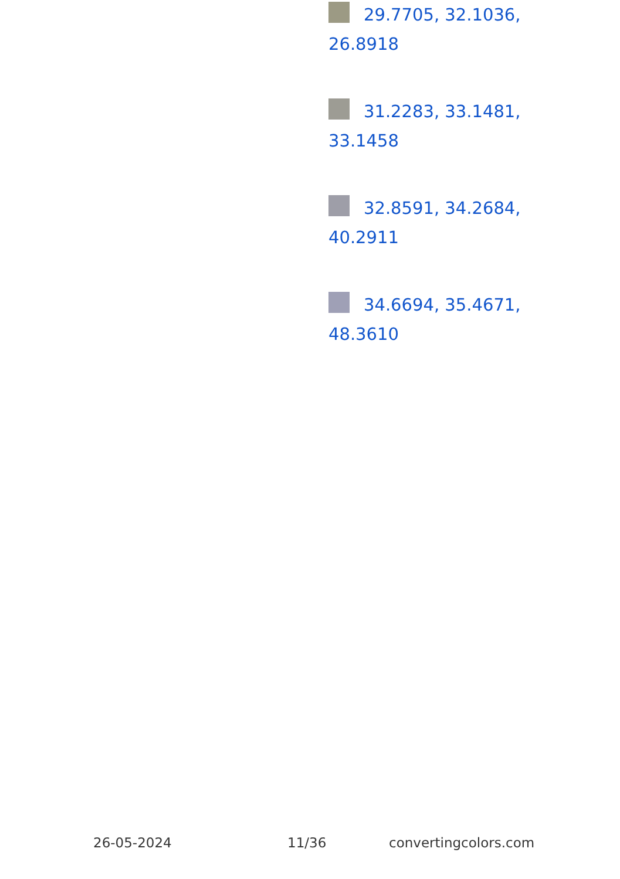29.7705, 32.1036, 26.8918
31.2283, 33.1481, 33.1458
32.8591, 34.2684, 40.2911
34.6694, 35.4671, 48.3610
26-05-2024 11/36 convertingcolors.com